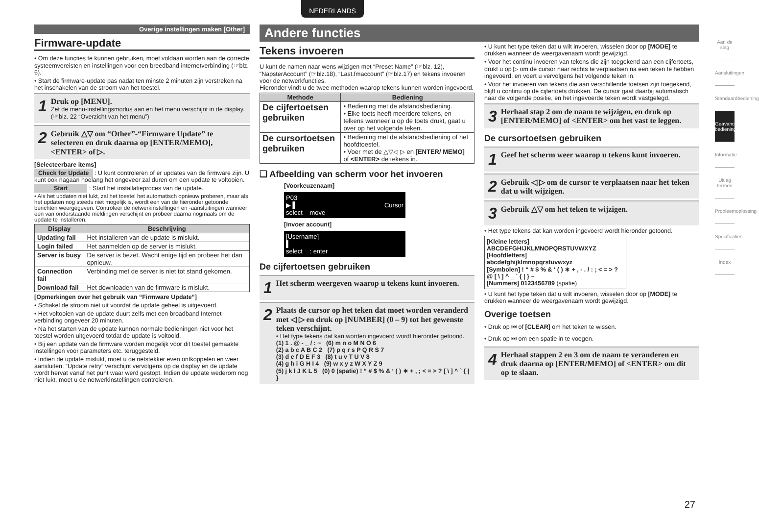NEDERLANDS
Overige instellingen maken [Other]
Firmware-update
• Om deze functies te kunnen gebruiken, moet voldaan worden aan de correcte systeemvereisten en instellingen voor een breedband internetverbinding (☞blz. 6).
• Start de firmware-update pas nadat ten minste 2 minuten zijn verstreken na het inschakelen van de stroom van het toestel.
1
Druk op [MENU].
Zet de menu-instellingsmodus aan en het menu verschijnt in de display. (☞blz. 22 “Overzicht van het menu”)
2
Gebruik △▽ om “Other”-“Firmware Update” te selecteren en druk daarna op [ENTER/MEMO], <ENTER> of ▷.
[Selecteerbare items]
Check for Update : U kunt controleren of er updates van de firmware zijn. U kunt ook nagaan hoelang het ongeveer zal duren om een update te voltooien.
Start : Start het installatieproces van de update.
• Als het updaten niet lukt, zal het toestel het automatisch opnieuw proberen, maar als het updaten nog steeds niet mogelijk is, wordt een van de hieronder getoonde berichten weergegeven. Controleer de netwerkinstellingen en -aansluitingen wanneer een van onderstaande meldingen verschijnt en probeer daarna nogmaals om de update te installeren.
| Display | Beschrijving |
| --- | --- |
| Updating fail | Het installeren van de update is mislukt. |
| Login failed | Het aanmelden op de server is mislukt. |
| Server is busy | De server is bezet. Wacht enige tijd en probeer het dan opnieuw. |
| Connection fail | Verbinding met de server is niet tot stand gekomen. |
| Download fail | Het downloaden van de firmware is mislukt. |
[Opmerkingen over het gebruik van “Firmware Update”]
• Schakel de stroom niet uit voordat de update geheel is uitgevoerd.
• Het voltooien van de update duurt zelfs met een broadband Internet-verbinding ongeveer 20 minuten.
• Na het starten van de update kunnen normale bedieningen niet voor het toestel worden uitgevoerd totdat de update is voltooid.
• Bij een update van de firmware worden mogelijk voor dit toestel gemaakte instellingen voor parameters etc. teruggesteld.
• Indien de update mislukt, moet u de netstekker even ontkoppelen en weer aansluiten. “Update retry” verschijnt vervolgens op de display en de update wordt hervat vanaf het punt waar werd gestopt. Indien de update wederom nog niet lukt, moet u de netwerkinstellingen controleren.
Andere functies
Tekens invoeren
U kunt de namen naar wens wijzigen met “Preset Name” (☞blz. 12), “NapsterAccount” (☞blz.18), “Last.fmaccount” (☞blz.17) en tekens invoeren voor de netwerkfuncties.
Hieronder vindt u de twee methoden waarop tekens kunnen worden ingevoerd.
| Methode | Bediening |
| --- | --- |
| De cijfertoetsen gebruiken | • Bediening met de afstandsbediening. • Elke toets heeft meerdere tekens, en telkens wanneer u op de toets drukt, gaat u over op het volgende teken. |
| De cursortoetsen gebruiken | • Bediening met de afstandsbediening of het hoofdtoestel. • Voer met de △▽◁ ▷ en [ENTER/ MEMO] of <ENTER> de tekens in. |
❑ Afbeelding van scherm voor het invoeren
[Voorkeuzenaam]
P03
▶ ▌ Cursor
select move
[Invoer account]
[Username]
▌
select : enter
De cijfertoetsen gebruiken
1
Het scherm weergeven waarop u tekens kunt invoeren.
2
Plaats de cursor op het teken dat moet worden veranderd met ◁ ▷ en druk op [NUMBER] (0 – 9) tot het gewenste teken verschijnt.
• Het type tekens dat kan worden ingevoerd wordt hieronder getoond.
(1) 1 . @ - _ / : ~ (6) m n o M N O 6
(2) a b c A B C 2 (7) p q r s P Q R S 7
(3) d e f D E F 3 (8) t u v T U V 8
(4) g h i G H I 4 (9) w x y z W X Y Z 9
(5) j k l J K L 5 (0) 0 (spatie) ! “ # $ % & ‘ ( ) ∗ + , ; < = > ? [ \ ] ^ ` { | }
• U kunt het type teken dat u wilt invoeren, wisselen door op [MODE] te drukken wanneer de weergavenaam wordt gewijzigd.
• Voor het continu invoeren van tekens die zijn toegekend aan een cijfertoets, drukt u op ▷ om de cursor naar rechts te verplaatsen na een teken te hebben ingevoerd, en voert u vervolgens het volgende teken in.
• Voor het invoeren van tekens die aan verschillende toetsen zijn toegekend, blijft u continu op de cijfertoets drukken. De cursor gaat daarbij automatisch naar de volgende positie, en het ingevoerde teken wordt vastgelegd.
3
Herhaal stap 2 om de naam te wijzigen, en druk op [ENTER/MEMO] of <ENTER> om het vast te leggen.
De cursortoetsen gebruiken
1
Geef het scherm weer waarop u tekens kunt invoeren.
2
Gebruik ◁ ▷ om de cursor te verplaatsen naar het teken dat u wilt wijzigen.
3
Gebruik △▽ om het teken te wijzigen.
• Het type tekens dat kan worden ingevoerd wordt hieronder getoond.
[Kleine letters]
ABCDEFGHIJKLMNOPQRSTUVWXYZ
[Hoofdletters]
abcdefghijklmnopqrstuvwxyz
[Symbolen] ! “ # $ % & ‘ ( ) ∗ + , - . / : ; < = > ? @ [ \ ] ^ _ ` { | } ~
[Nummers] 0123456789 (spatie)
• U kunt het type teken dat u wilt invoeren, wisselen door op [MODE] te drukken wanneer de weergavenaam wordt gewijzigd.
Overige toetsen
• Druk op ⏮ of [CLEAR] om het teken te wissen.
• Druk op ⏭ om een spatie in te voegen.
4
Herhaal stappen 2 en 3 om de naam te veranderen en druk daarna op [ENTER/MEMO] of <ENTER> om dit op te slaan.
Aan de slag
Aansluitingen
Standaardbediening
Geavanceerde bediening
Informatie
Uitleg termen
Probleemoplossing
Specificaties
Index
27